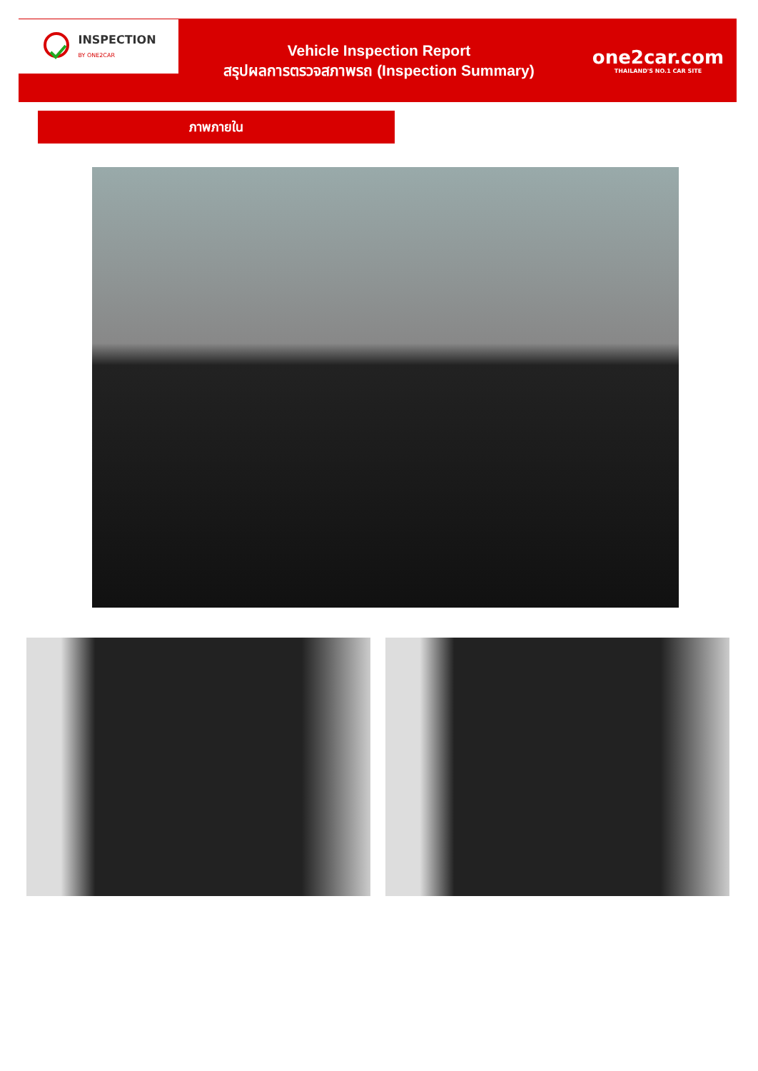INSPECTION
BY ONE2CAR
Vehicle Inspection Report
สรุปผลการตรวจสภาพรถ (Inspection Summary)
one2car.com
THAILAND'S NO.1 CAR SITE
ภาพภายใน